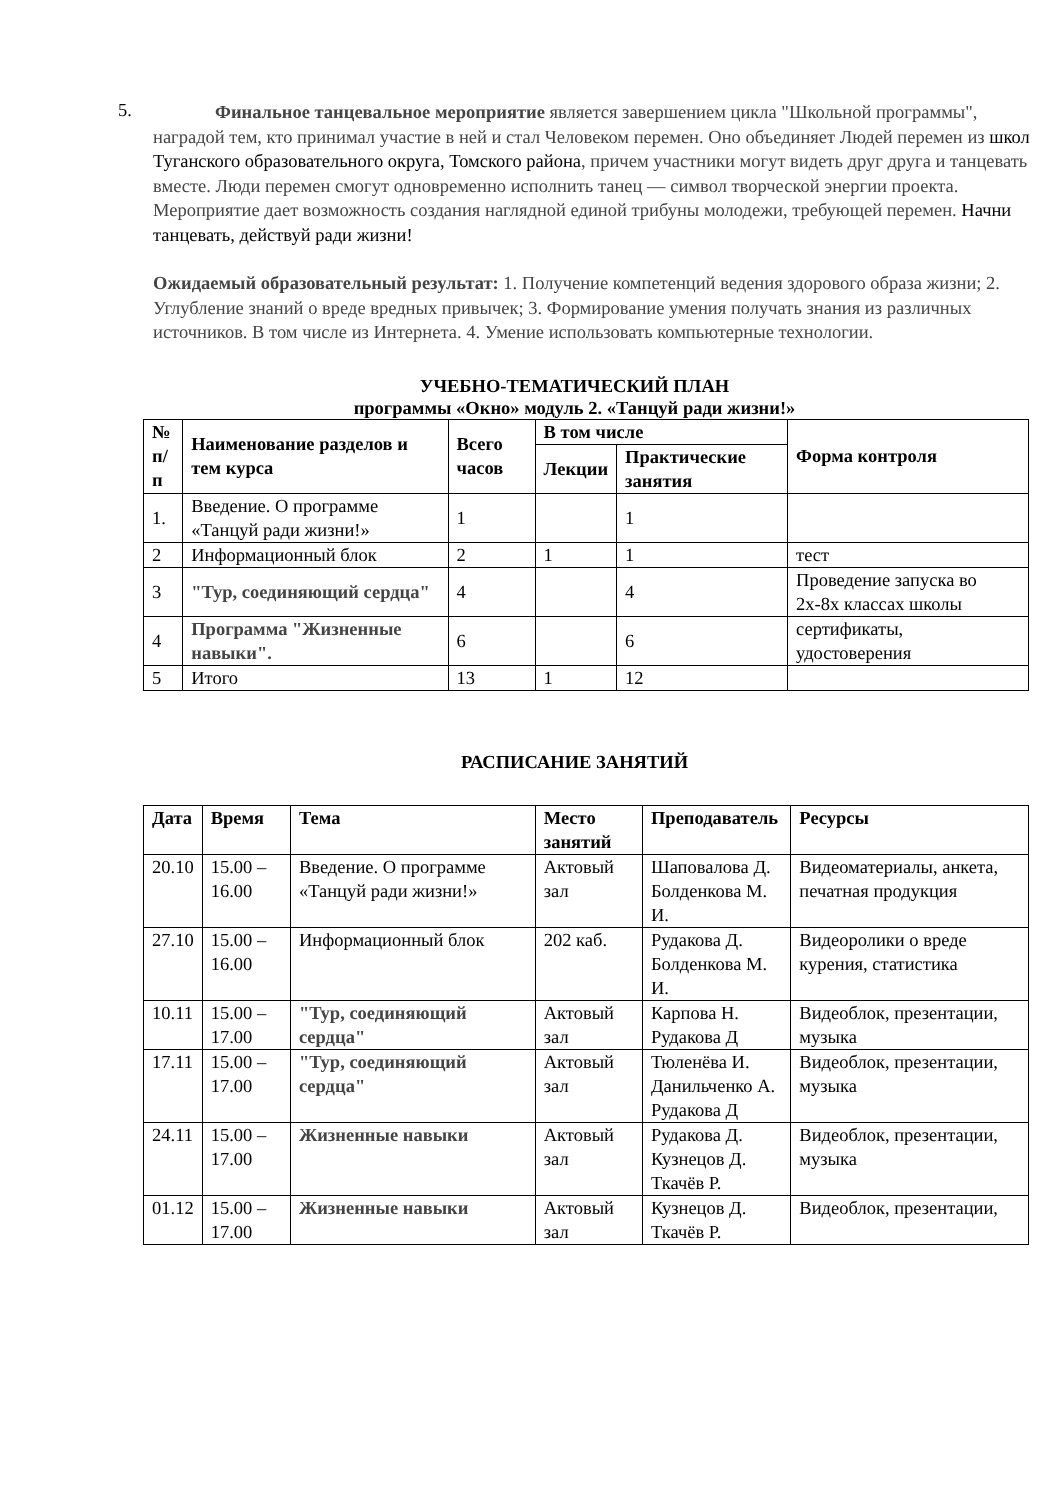5.
Финальное танцевальное мероприятие является завершением цикла "Школьной программы", наградой тем, кто принимал участие в ней и стал Человеком перемен. Оно объединяет Людей перемен из школ Туганского образовательного округа, Томского района, причем участники могут видеть друг друга и танцевать вместе. Люди перемен смогут одновременно исполнить танец — символ творческой энергии проекта. Мероприятие дает возможность создания наглядной единой трибуны молодежи, требующей перемен. Начни танцевать, действуй ради жизни!
Ожидаемый образовательный результат: 1. Получение компетенций ведения здорового образа жизни; 2. Углубление знаний о вреде вредных привычек; 3. Формирование умения получать знания из различных источников. В том числе из Интернета. 4. Умение использовать компьютерные технологии.
УЧЕБНО-ТЕМАТИЧЕСКИЙ ПЛАН
программы «Окно» модуль 2. «Танцуй ради жизни!»
| № п/п | Наименование разделов и тем курса | Всего часов | В том числе | | Форма контроля |
| --- | --- | --- | --- | --- | --- |
| | | | Лекции | Практические занятия | |
| 1. | Введение. О программе «Танцуй ради жизни!» | 1 | | 1 | |
| 2 | Информационный блок | 2 | 1 | 1 | тест |
| 3 | "Тур, соединяющий сердца" | 4 | | 4 | Проведение запуска во 2х-8х классах школы |
| 4 | Программа "Жизненные навыки". | 6 | | 6 | сертификаты, удостоверения |
| 5 | Итого | 13 | 1 | 12 | |
РАСПИСАНИЕ ЗАНЯТИЙ
| Дата | Время | Тема | Место занятий | Преподаватель | Ресурсы |
| --- | --- | --- | --- | --- | --- |
| 20.10 | 15.00 – 16.00 | Введение. О программе «Танцуй ради жизни!» | Актовый зал | Шаповалова Д. Болденкова М. И. | Видеоматериалы, анкета, печатная продукция |
| 27.10 | 15.00 – 16.00 | Информационный блок | 202 каб. | Рудакова Д. Болденкова М. И. | Видеоролики о вреде курения, статистика |
| 10.11 | 15.00 – 17.00 | "Тур, соединяющий сердца" | Актовый зал | Карпова Н. Рудакова Д | Видеоблок, презентации, музыка |
| 17.11 | 15.00 – 17.00 | "Тур, соединяющий сердца" | Актовый зал | Тюленёва И. Данильченко А. Рудакова Д | Видеоблок, презентации, музыка |
| 24.11 | 15.00 – 17.00 | Жизненные навыки | Актовый зал | Рудакова Д. Кузнецов Д. Ткачёв Р. | Видеоблок, презентации, музыка |
| 01.12 | 15.00 – 17.00 | Жизненные навыки | Актовый зал | Кузнецов Д. Ткачёв Р. | Видеоблок, презентации, |